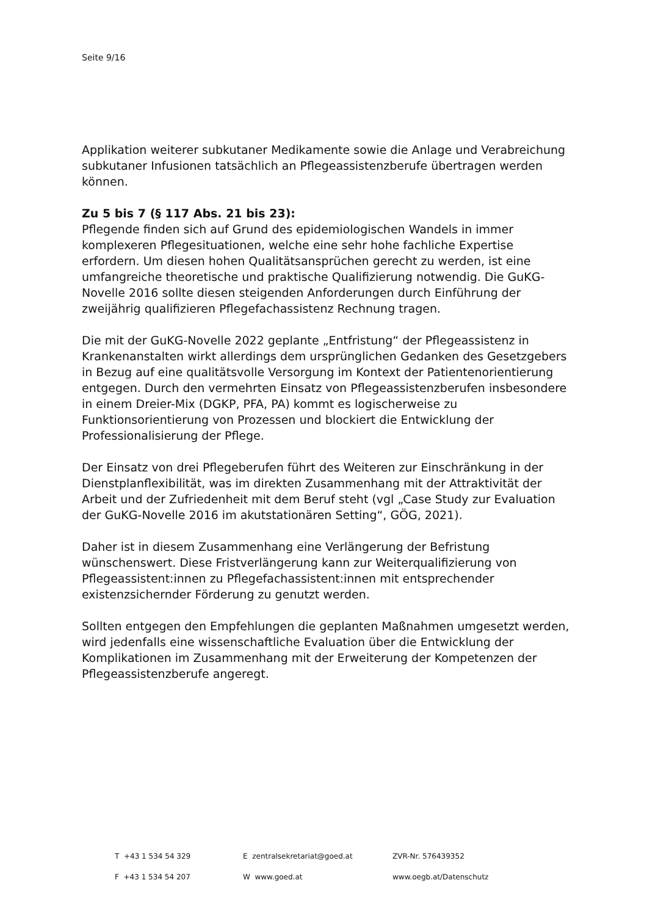Seite 9/16
Applikation weiterer subkutaner Medikamente sowie die Anlage und Verabreichung subkutaner Infusionen tatsächlich an Pflegeassistenzberufe übertragen werden können.
Zu 5 bis 7 (§ 117 Abs. 21 bis 23):
Pflegende finden sich auf Grund des epidemiologischen Wandels in immer komplexeren Pflegesituationen, welche eine sehr hohe fachliche Expertise erfordern. Um diesen hohen Qualitätsansprüchen gerecht zu werden, ist eine umfangreiche theoretische und praktische Qualifizierung notwendig. Die GuKG-Novelle 2016 sollte diesen steigenden Anforderungen durch Einführung der zweijährig qualifizieren Pflegefachassistenz Rechnung tragen.
Die mit der GuKG-Novelle 2022 geplante „Entfristung“ der Pflegeassistenz in Krankenanstalten wirkt allerdings dem ursprünglichen Gedanken des Gesetzgebers in Bezug auf eine qualitätsvolle Versorgung im Kontext der Patientenorientierung entgegen. Durch den vermehrten Einsatz von Pflegeassistenzberufen insbesondere in einem Dreier-Mix (DGKP, PFA, PA) kommt es logischerweise zu Funktionsorientierung von Prozessen und blockiert die Entwicklung der Professionalisierung der Pflege.
Der Einsatz von drei Pflegeberufen führt des Weiteren zur Einschränkung in der Dienstplanflexibilität, was im direkten Zusammenhang mit der Attraktivität der Arbeit und der Zufriedenheit mit dem Beruf steht (vgl „Case Study zur Evaluation der GuKG-Novelle 2016 im akutstationären Setting“, GÖG, 2021).
Daher ist in diesem Zusammenhang eine Verlängerung der Befristung wünschenswert. Diese Fristverlängerung kann zur Weiterqualifizierung von Pflegeassistent:innen zu Pflegefachassistent:innen mit entsprechender existenzsichernder Förderung zu genutzt werden.
Sollten entgegen den Empfehlungen die geplanten Maßnahmen umgesetzt werden, wird jedenfalls eine wissenschaftliche Evaluation über die Entwicklung der Komplikationen im Zusammenhang mit der Erweiterung der Kompetenzen der Pflegeassistenzberufe angeregt.
T +43 1 534 54 329
E zentralsekretariat@goed.at
ZVR-Nr. 576439352
F +43 1 534 54 207
W www.goed.at
www.oegb.at/Datenschutz